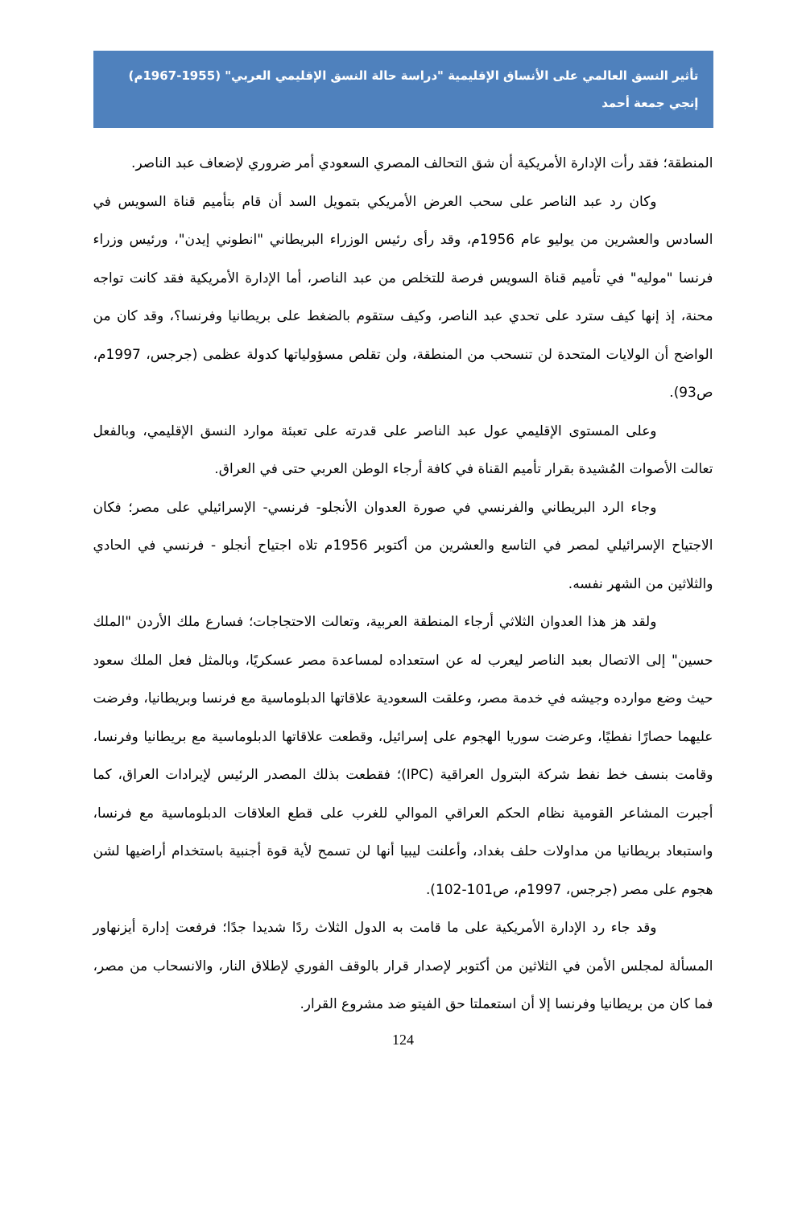تأثير النسق العالمي على الأنساق الإقليمية "دراسة حالة النسق الإقليمي العربي" (1955-1967م)
إنجي جمعة أحمد
المنطقة؛ فقد رأت الإدارة الأمريكية أن شق التحالف المصري السعودي أمر ضروري لإضعاف عبد الناصر.
وكان رد عبد الناصر على سحب العرض الأمريكي بتمويل السد أن قام بتأميم قناة السويس في السادس والعشرين من يوليو عام 1956م، وقد رأى رئيس الوزراء البريطاني "انطوني إيدن"، ورئيس وزراء فرنسا "موليه" في تأميم قناة السويس فرصة للتخلص من عبد الناصر، أما الإدارة الأمريكية فقد كانت تواجه محنة، إذ إنها كيف سترد على تحدي عبد الناصر، وكيف ستقوم بالضغط على بريطانيا وفرنسا؟، وقد كان من الواضح أن الولايات المتحدة لن تنسحب من المنطقة، ولن تقلص مسؤولياتها كدولة عظمى (جرجس، 1997م، ص93).
وعلى المستوى الإقليمي عول عبد الناصر على قدرته على تعبئة موارد النسق الإقليمي، وبالفعل تعالت الأصوات المُشيدة بقرار تأميم القناة في كافة أرجاء الوطن العربي حتى في العراق.
وجاء الرد البريطاني والفرنسي في صورة العدوان الأنجلو- فرنسي- الإسرائيلي على مصر؛ فكان الاجتياح الإسرائيلي لمصر في التاسع والعشرين من أكتوبر 1956م تلاه اجتياح أنجلو - فرنسي في الحادي والثلاثين من الشهر نفسه.
ولقد هز هذا العدوان الثلاثي أرجاء المنطقة العربية، وتعالت الاحتجاجات؛ فسارع ملك الأردن "الملك حسين" إلى الاتصال بعبد الناصر ليعرب له عن استعداده لمساعدة مصر عسكريًا، وبالمثل فعل الملك سعود حيث وضع موارده وجيشه في خدمة مصر، وعلقت السعودية علاقاتها الدبلوماسية مع فرنسا وبريطانيا، وفرضت عليهما حصارًا نفطيًا، وعرضت سوريا الهجوم على إسرائيل، وقطعت علاقاتها الدبلوماسية مع بريطانيا وفرنسا، وقامت بنسف خط نفط شركة البترول العراقية (IPC)؛ فقطعت بذلك المصدر الرئيس لإيرادات العراق، كما أجبرت المشاعر القومية نظام الحكم العراقي الموالي للغرب على قطع العلاقات الدبلوماسية مع فرنسا، واستبعاد بريطانيا من مداولات حلف بغداد، وأعلنت ليبيا أنها لن تسمح لأية قوة أجنبية باستخدام أراضيها لشن هجوم على مصر (جرجس، 1997م، ص101-102).
وقد جاء رد الإدارة الأمريكية على ما قامت به الدول الثلاث ردًا شديدا جدًا؛ فرفعت إدارة أيزنهاور المسألة لمجلس الأمن في الثلاثين من أكتوبر لإصدار قرار بالوقف الفوري لإطلاق النار، والانسحاب من مصر، فما كان من بريطانيا وفرنسا إلا أن استعملتا حق الفيتو ضد مشروع القرار.
124